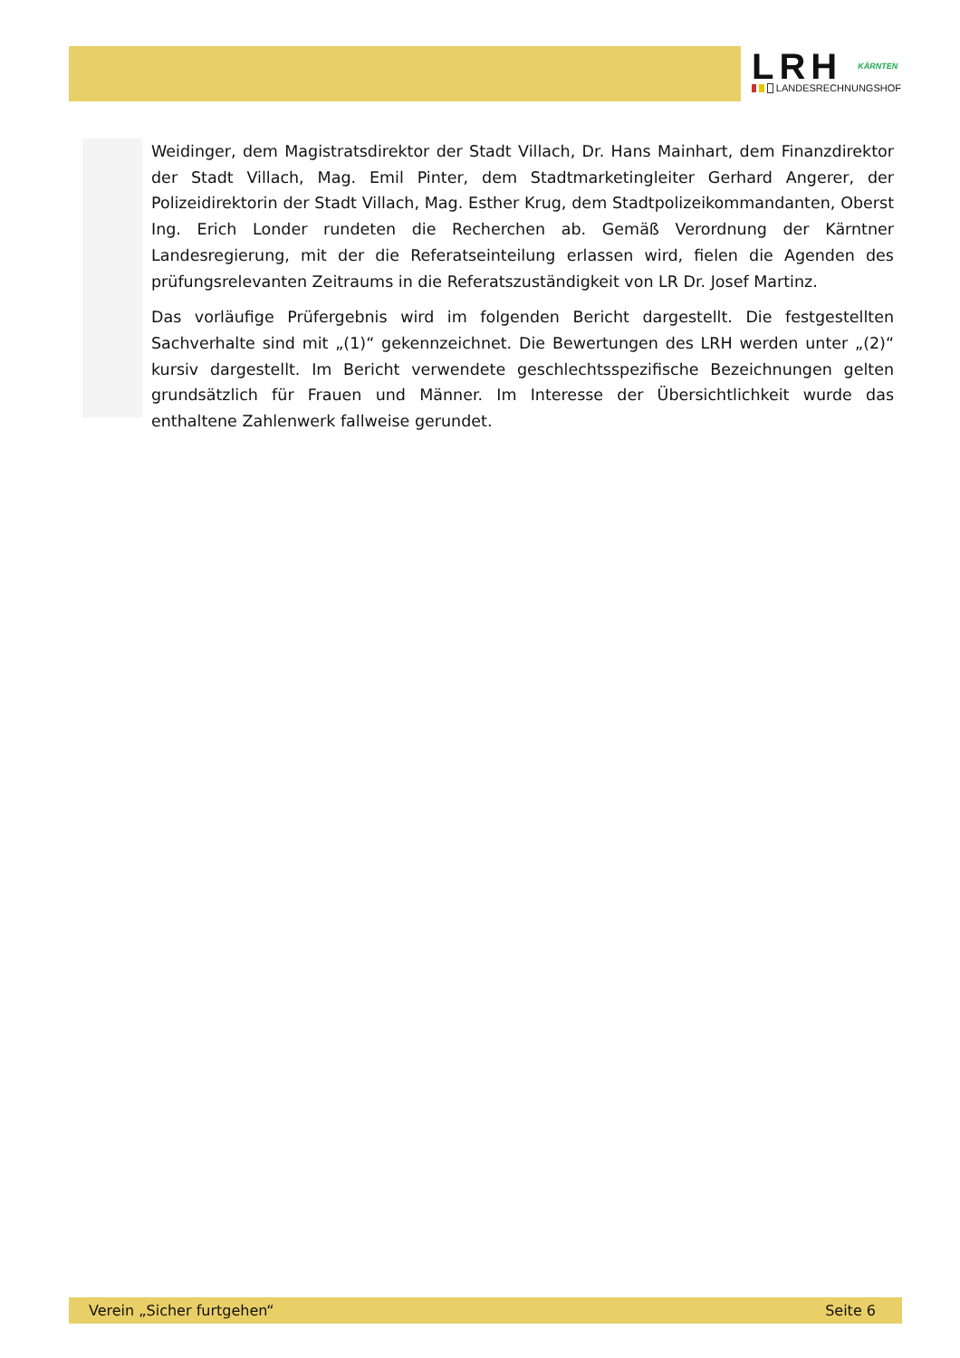LRH KÄRNTEN
LANDESRECHNUNGSHOF
Weidinger, dem Magistratsdirektor der Stadt Villach, Dr. Hans Mainhart, dem Finanzdirektor der Stadt Villach, Mag. Emil Pinter, dem Stadtmarketingleiter Gerhard Angerer, der Polizeidirektorin der Stadt Villach, Mag. Esther Krug, dem Stadtpolizeikommandanten, Oberst Ing. Erich Londer rundeten die Recherchen ab. Gemäß Verordnung der Kärntner Landesregierung, mit der die Referatseinteilung erlassen wird, fielen die Agenden des prüfungsrelevanten Zeitraums in die Referatszuständigkeit von LR Dr. Josef Martinz.
Das vorläufige Prüfergebnis wird im folgenden Bericht dargestellt. Die festgestellten Sachverhalte sind mit „(1)“ gekennzeichnet. Die Bewertungen des LRH werden unter „(2)“ kursiv dargestellt. Im Bericht verwendete geschlechtsspezifische Bezeichnungen gelten grundsätzlich für Frauen und Männer. Im Interesse der Übersichtlichkeit wurde das enthaltene Zahlenwerk fallweise gerundet.
Verein „Sicher furtgehen“ Seite 6